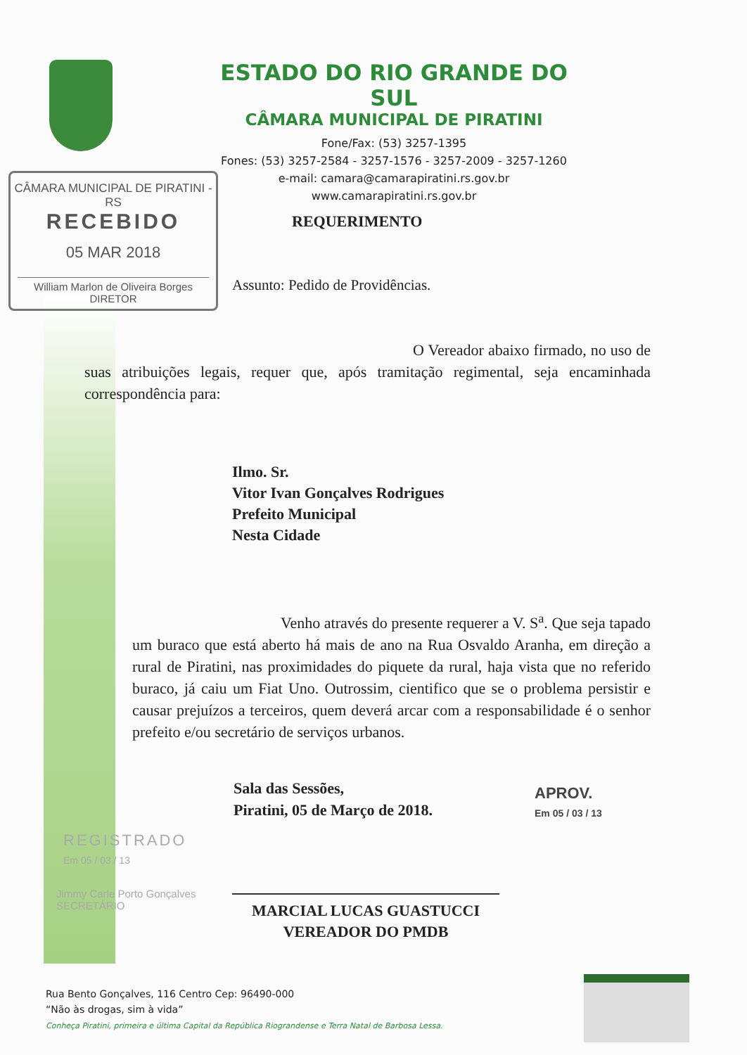ESTADO DO RIO GRANDE DO SUL
CÂMARA MUNICIPAL DE PIRATINI
Fone/Fax: (53) 3257-1395
Fones: (53) 3257-2584 - 3257-1576 - 3257-2009 - 3257-1260
e-mail: camara@camarapiratini.rs.gov.br
www.camarapiratini.rs.gov.br
CÂMARA MUNICIPAL DE PIRATINI - RS
RECEBIDO
05 MAR 2018
William Marlon de Oliveira Borges
DIRETOR
REQUERIMENTO
Assunto: Pedido de Providências.
O Vereador abaixo firmado, no uso de suas atribuições legais, requer que, após tramitação regimental, seja encaminhada correspondência para:
Ilmo. Sr.
Vitor Ivan Gonçalves Rodrigues
Prefeito Municipal
Nesta Cidade
Venho através do presente requerer a V. S<sup>a</sup>. Que seja tapado um buraco que está aberto há mais de ano na Rua Osvaldo Aranha, em direção a rural de Piratini, nas proximidades do piquete da rural, haja vista que no referido buraco, já caiu um Fiat Uno. Outrossim, cientifico que se o problema persistir e causar prejuízos a terceiros, quem deverá arcar com a responsabilidade é o senhor prefeito e/ou secretário de serviços urbanos.
Sala das Sessões,
Piratini, 05 de Março de 2018.
APROV.
Em 05 / 03 / 13
REGISTRADO
Em 05 / 03 / 13
Jimmy Carle Porto Gonçalves
SECRETÁRIO
MARCIAL LUCAS GUASTUCCI
VEREADOR DO PMDB
Rua Bento Gonçalves, 116 Centro Cep: 96490-000
“Não às drogas, sim à vida”
Conheça Piratini, primeira e última Capital da República Riograndense e Terra Natal de Barbosa Lessa.